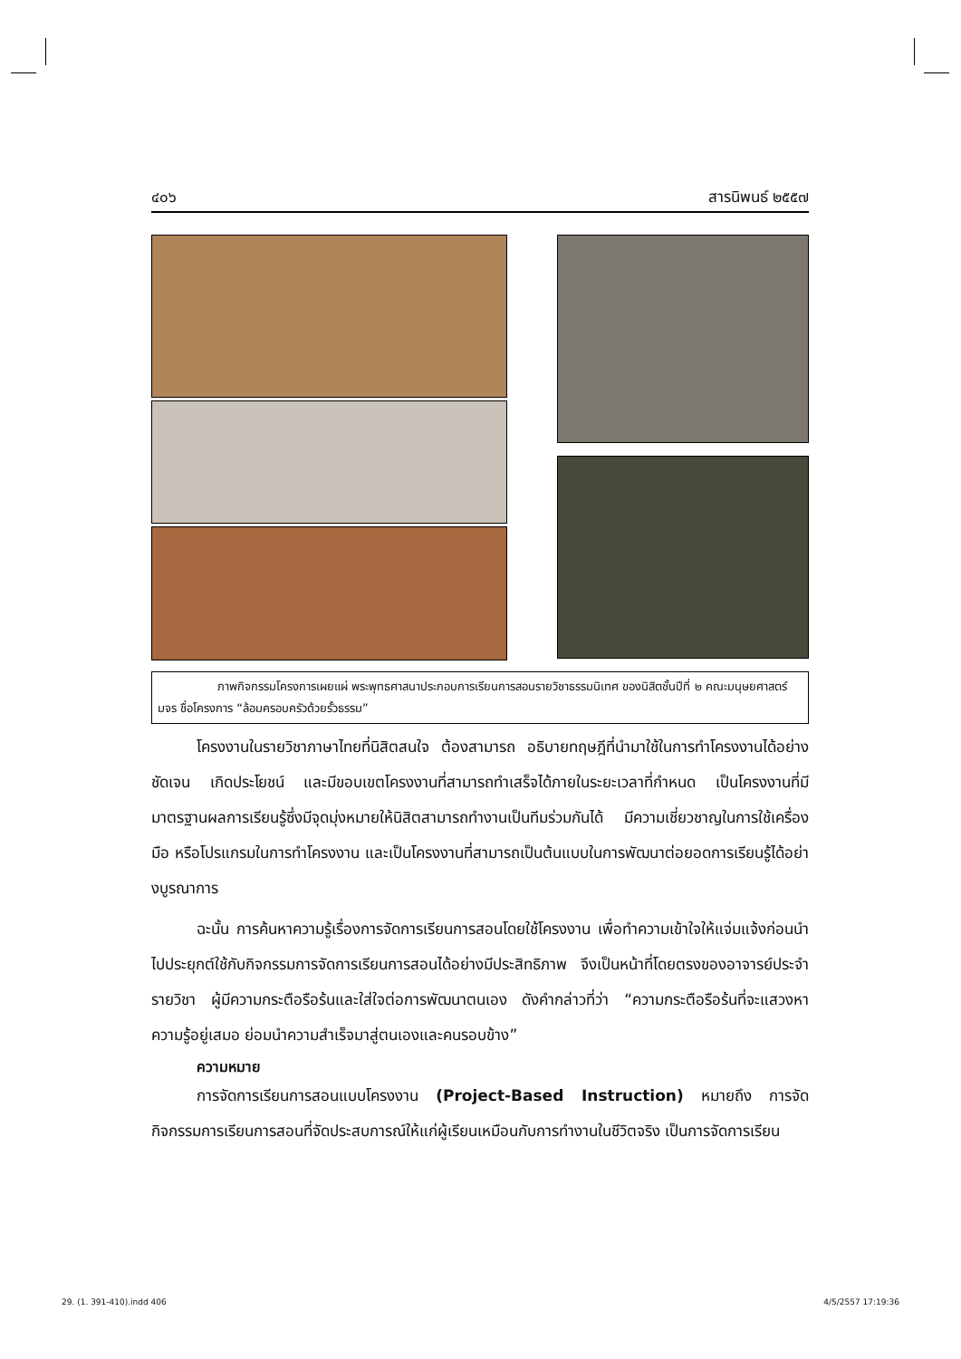๔๐๖ สารนิพนธ์ ๒๕๕๗
ภาพกิจกรรมโครงการเผยแผ่ พระพุทธศาสนาประกอบการเรียนการสอนรายวิชาธรรมนิเทศ ของนิสิตชั้นปีที่ ๒ คณะมนุษยศาสตร์ มจร ชื่อโครงการ “ล้อมครอบครัวด้วยรั้วธรรม”
โครงงานในรายวิชาภาษาไทยที่นิสิตสนใจ ต้องสามารถ อธิบายทฤษฎีที่นำมาใช้ในการทำโครงงานได้อย่างชัดเจน เกิดประโยชน์ และมีขอบเขตโครงงานที่สามารถทำเสร็จได้ภายในระยะเวลาที่กำหนด เป็นโครงงานที่มีมาตรฐานผลการเรียนรู้ซึ่งมีจุดมุ่งหมายให้นิสิตสามารถทำงานเป็นทีมร่วมกันได้ มีความเชี่ยวชาญในการใช้เครื่องมือ หรือโปรแกรมในการทำโครงงาน และเป็นโครงงานที่สามารถเป็นต้นแบบในการพัฒนาต่อยอดการเรียนรู้ได้อย่างบูรณาการ
ฉะนั้น การค้นหาความรู้เรื่องการจัดการเรียนการสอนโดยใช้โครงงาน เพื่อทำความเข้าใจให้แจ่มแจ้งก่อนนำไปประยุกต์ใช้กับกิจกรรมการจัดการเรียนการสอนได้อย่างมีประสิทธิภาพ จึงเป็นหน้าที่โดยตรงของอาจารย์ประจำรายวิชา ผู้มีความกระตือรือร้นและใส่ใจต่อการพัฒนาตนเอง ดังคำกล่าวที่ว่า “ความกระตือรือร้นที่จะแสวงหาความรู้อยู่เสมอ ย่อมนำความสำเร็จมาสู่ตนเองและคนรอบข้าง”
ความหมาย
การจัดการเรียนการสอนแบบโครงงาน (Project-Based Instruction) หมายถึง การจัดกิจกรรมการเรียนการสอนที่จัดประสบการณ์ให้แก่ผู้เรียนเหมือนกับการทำงานในชีวิตจริง เป็นการจัดการเรียน
29. (1. 391-410).indd 406 4/5/2557 17:19:36